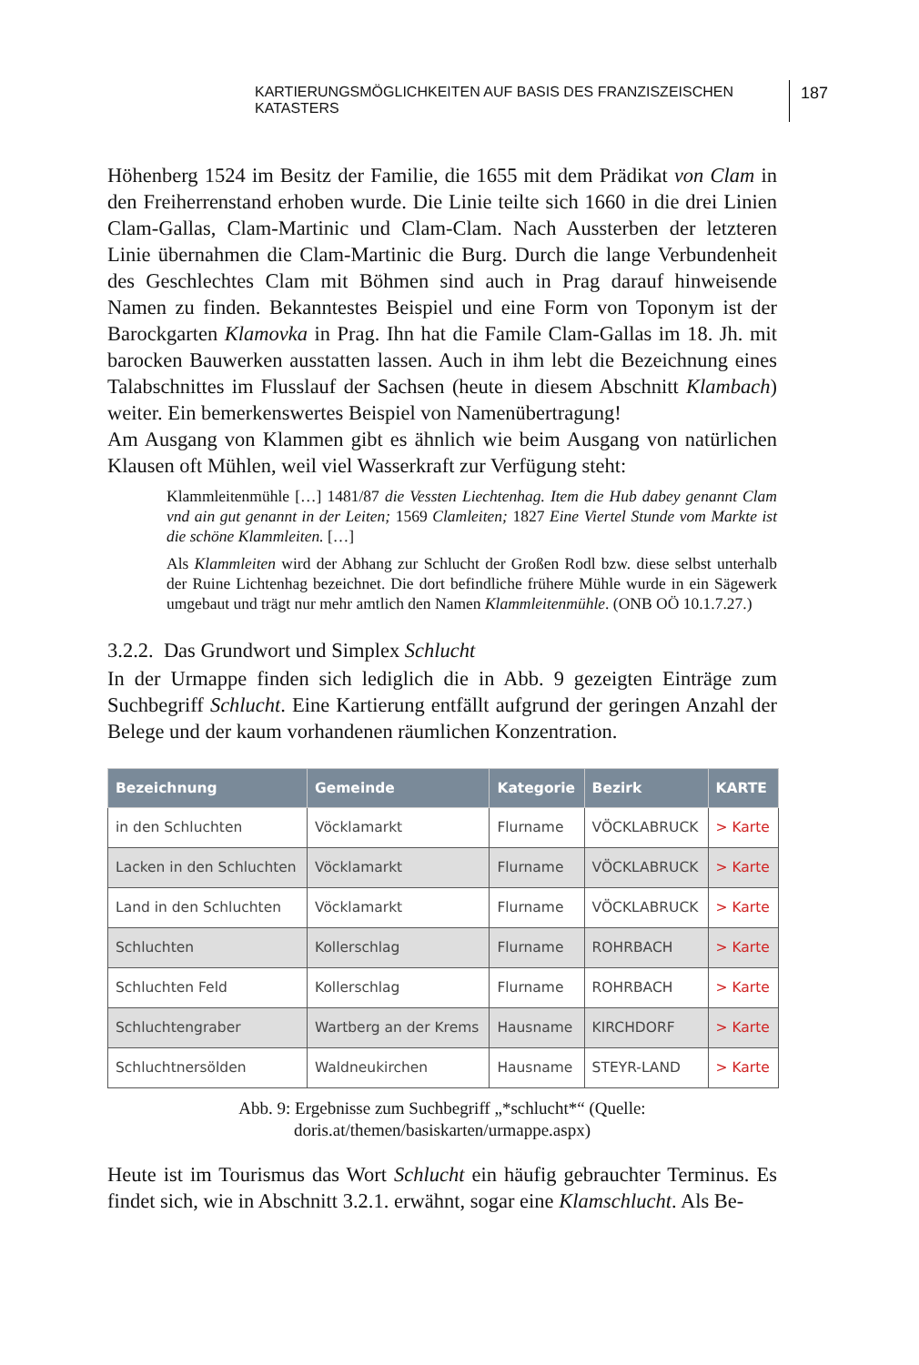KARTIERUNGSMÖGLICHKEITEN AUF BASIS DES FRANZISZEISCHEN KATASTERS 187
Höhenberg 1524 im Besitz der Familie, die 1655 mit dem Prädikat von Clam in den Freiherrenstand erhoben wurde. Die Linie teilte sich 1660 in die drei Linien Clam-Gallas, Clam-Martinic und Clam-Clam. Nach Aussterben der letzteren Linie übernahmen die Clam-Martinic die Burg. Durch die lange Verbundenheit des Geschlechtes Clam mit Böhmen sind auch in Prag darauf hinweisende Namen zu finden. Bekanntestes Beispiel und eine Form von Toponym ist der Barockgarten Klamovka in Prag. Ihn hat die Famile Clam-Gallas im 18. Jh. mit barocken Bauwerken ausstatten lassen. Auch in ihm lebt die Bezeichnung eines Talabschnittes im Flusslauf der Sachsen (heute in diesem Abschnitt Klambach) weiter. Ein bemerkenswertes Beispiel von Namenübertragung!
Am Ausgang von Klammen gibt es ähnlich wie beim Ausgang von natürlichen Klausen oft Mühlen, weil viel Wasserkraft zur Verfügung steht:
Klammleitenmühle […] 1481/87 die Vessten Liechtenhag. Item die Hub dabey genannt Clam vnd ain gut genannt in der Leiten; 1569 Clamleiten; 1827 Eine Viertel Stunde vom Markte ist die schöne Klammleiten. […]
Als Klammleiten wird der Abhang zur Schlucht der Großen Rodl bzw. diese selbst unterhalb der Ruine Lichtenhag bezeichnet. Die dort befindliche frühere Mühle wurde in ein Sägewerk umgebaut und trägt nur mehr amtlich den Namen Klammleitenmühle. (ONB OÖ 10.1.7.27.)
3.2.2. Das Grundwort und Simplex Schlucht
In der Urmappe finden sich lediglich die in Abb. 9 gezeigten Einträge zum Suchbegriff Schlucht. Eine Kartierung entfällt aufgrund der geringen Anzahl der Belege und der kaum vorhandenen räumlichen Konzentration.
| Bezeichnung | Gemeinde | Kategorie | Bezirk | KARTE |
| --- | --- | --- | --- | --- |
| in den Schluchten | Vöcklamarkt | Flurname | VÖCKLABRUCK | > Karte |
| Lacken in den Schluchten | Vöcklamarkt | Flurname | VÖCKLABRUCK | > Karte |
| Land in den Schluchten | Vöcklamarkt | Flurname | VÖCKLABRUCK | > Karte |
| Schluchten | Kollerschlag | Flurname | ROHRBACH | > Karte |
| Schluchten Feld | Kollerschlag | Flurname | ROHRBACH | > Karte |
| Schluchtengraber | Wartberg an der Krems | Hausname | KIRCHDORF | > Karte |
| Schluchtnersölden | Waldneukirchen | Hausname | STEYR-LAND | > Karte |
Abb. 9: Ergebnisse zum Suchbegriff „*schlucht*“ (Quelle:
doris.at/themen/basiskarten/urmappe.aspx)
Heute ist im Tourismus das Wort Schlucht ein häufig gebrauchter Terminus. Es findet sich, wie in Abschnitt 3.2.1. erwähnt, sogar eine Klamschlucht. Als Be-